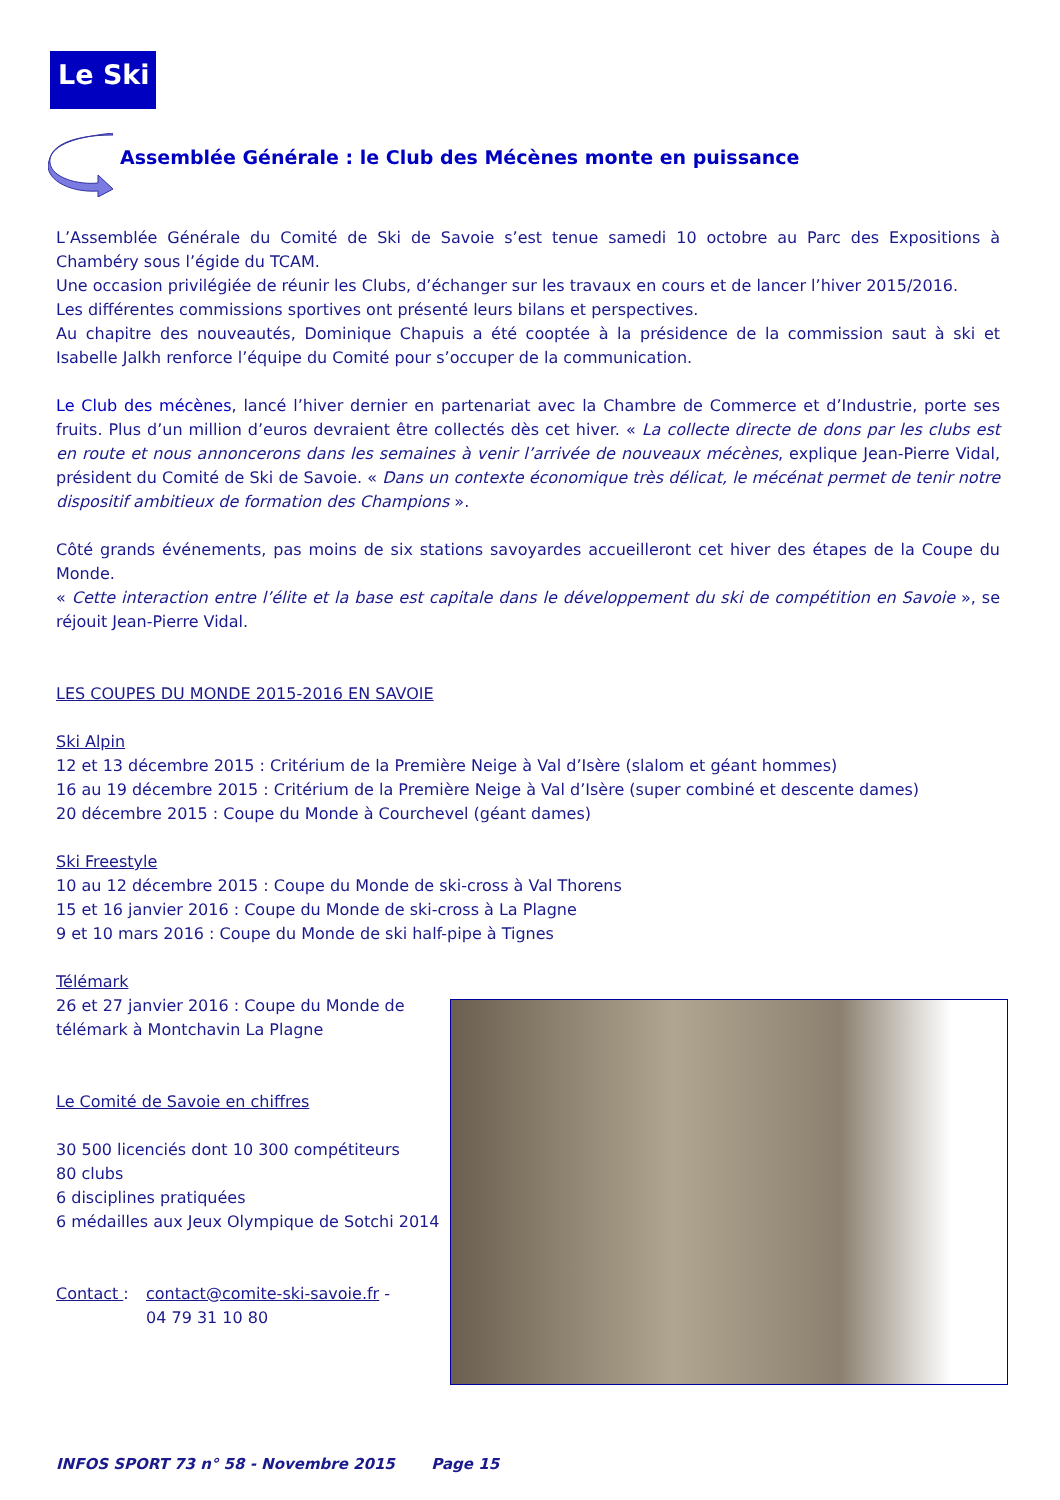Le Ski
Assemblée Générale : le Club des Mécènes monte en puissance
L’Assemblée Générale du Comité de Ski de Savoie s’est tenue samedi 10 octobre au Parc des Expositions à Chambéry sous l’égide du TCAM.
Une occasion privilégiée de réunir les Clubs, d’échanger sur les travaux en cours et de lancer l’hiver 2015/2016.
Les différentes commissions sportives ont présenté leurs bilans et perspectives.
Au chapitre des nouveautés, Dominique Chapuis a été cooptée à la présidence de la commission saut à ski et Isabelle Jalkh renforce l’équipe du Comité pour s’occuper de la communication.
Le Club des mécènes, lancé l’hiver dernier en partenariat avec la Chambre de Commerce et d’Industrie, porte ses fruits. Plus d’un million d’euros devraient être collectés dès cet hiver. « La collecte directe de dons par les clubs est en route et nous annoncerons dans les semaines à venir l’arrivée de nouveaux mécènes, explique Jean-Pierre Vidal, président du Comité de Ski de Savoie. « Dans un contexte économique très délicat, le mécénat permet de tenir notre dispositif ambitieux de formation des Champions ».
Côté grands événements, pas moins de six stations savoyardes accueilleront cet hiver des étapes de la Coupe du Monde.
« Cette interaction entre l’élite et la base est capitale dans le développement du ski de compétition en Savoie », se réjouit Jean-Pierre Vidal.
LES COUPES DU MONDE 2015-2016 EN SAVOIE
Ski Alpin
12 et 13 décembre 2015 : Critérium de la Première Neige à Val d’Isère (slalom et géant hommes)
16 au 19 décembre 2015 : Critérium de la Première Neige à Val d’Isère (super combiné et descente dames)
20 décembre 2015 : Coupe du Monde à Courchevel (géant dames)
Ski Freestyle
10 au 12 décembre 2015 : Coupe du Monde de ski-cross à Val Thorens
15 et 16 janvier 2016 : Coupe du Monde de ski-cross à La Plagne
9 et 10 mars 2016 : Coupe du Monde de ski half-pipe à Tignes
Télémark
26 et 27 janvier 2016 : Coupe du Monde de télémark à Montchavin La Plagne
Le Comité de Savoie en chiffres
30 500 licenciés dont 10 300 compétiteurs
80 clubs
6 disciplines pratiquées
6 médailles aux Jeux Olympique de Sotchi 2014
Contact : contact@comite-ski-savoie.fr -
04 79 31 10 80
INFOS SPORT 73 n° 58 - Novembre 2015 Page 15